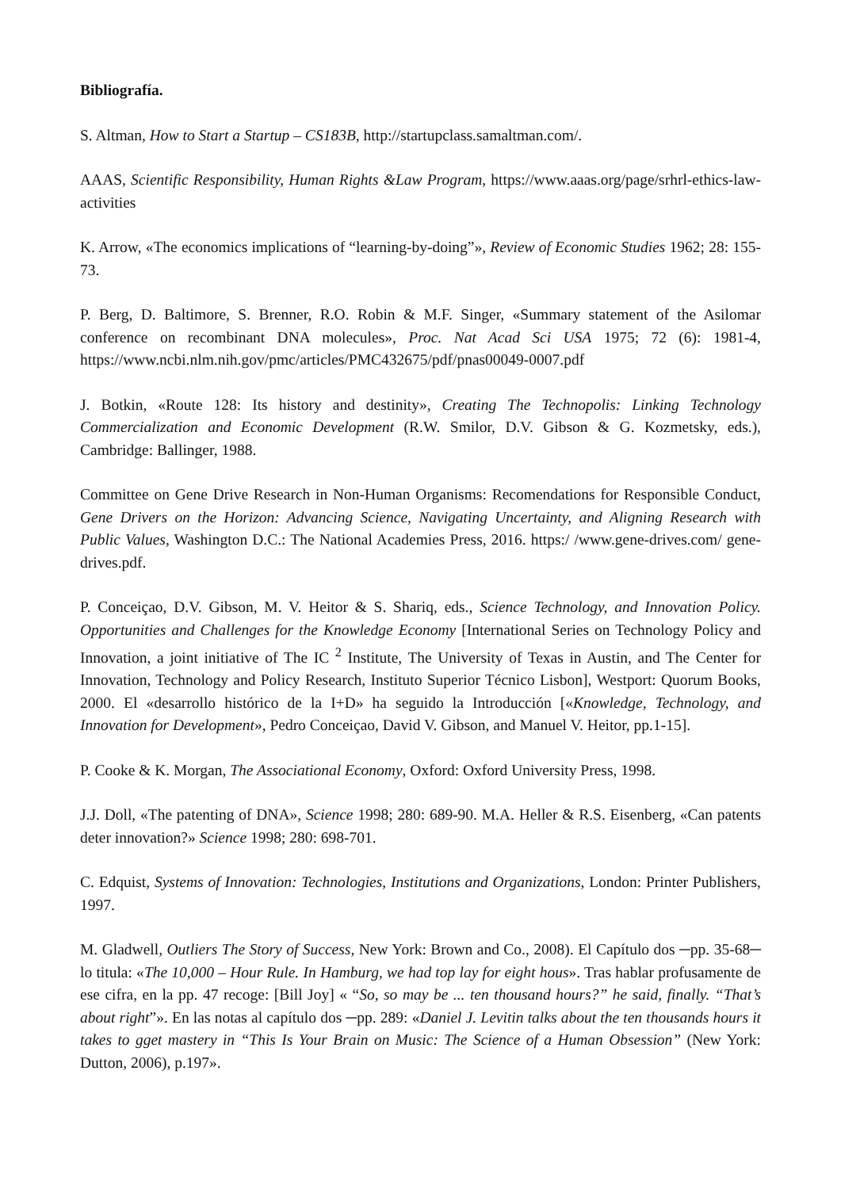Bibliografía.
S. Altman, How to Start a Startup – CS183B, http://startupclass.samaltman.com/.
AAAS, Scientific Responsibility, Human Rights &Law Program, https://www.aaas.org/page/srhrl-ethics-law-activities
K. Arrow, «The economics implications of “learning-by-doing”», Review of Economic Studies 1962; 28: 155-73.
P. Berg, D. Baltimore, S. Brenner, R.O. Robin & M.F. Singer, «Summary statement of the Asilomar conference on recombinant DNA molecules», Proc. Nat Acad Sci USA 1975; 72 (6): 1981-4, https://www.ncbi.nlm.nih.gov/pmc/articles/PMC432675/pdf/pnas00049-0007.pdf
J. Botkin, «Route 128: Its history and destinity», Creating The Technopolis: Linking Technology Commercialization and Economic Development (R.W. Smilor, D.V. Gibson & G. Kozmetsky, eds.), Cambridge: Ballinger, 1988.
Committee on Gene Drive Research in Non-Human Organisms: Recomendations for Responsible Conduct, Gene Drivers on the Horizon: Advancing Science, Navigating Uncertainty, and Aligning Research with Public Values, Washington D.C.: The National Academies Press, 2016. https:/ /www.gene-drives.com/ gene-drives.pdf.
P. Conceiçao, D.V. Gibson, M. V. Heitor & S. Shariq, eds., Science Technology, and Innovation Policy. Opportunities and Challenges for the Knowledge Economy [International Series on Technology Policy and Innovation, a joint initiative of The IC <sup>2</sup> Institute, The University of Texas in Austin, and The Center for Innovation, Technology and Policy Research, Instituto Superior Técnico Lisbon], Westport: Quorum Books, 2000. El «desarrollo histórico de la I+D» ha seguido la Introducción [«Knowledge, Technology, and Innovation for Development», Pedro Conceiçao, David V. Gibson, and Manuel V. Heitor, pp.1-15].
P. Cooke & K. Morgan, The Associational Economy, Oxford: Oxford University Press, 1998.
J.J. Doll, «The patenting of DNA», Science 1998; 280: 689-90. M.A. Heller & R.S. Eisenberg, «Can patents deter innovation?» Science 1998; 280: 698-701.
C. Edquist, Systems of Innovation: Technologies, Institutions and Organizations, London: Printer Publishers, 1997.
M. Gladwell, Outliers The Story of Success, New York: Brown and Co., 2008). El Capítulo dos ─pp. 35-68─ lo titula: «The 10,000 – Hour Rule. In Hamburg, we had top lay for eight hous». Tras hablar profusamente de ese cifra, en la pp. 47 recoge: [Bill Joy] « “So, so may be ... ten thousand hours?” he said, finally. “That’s about right”». En las notas al capítulo dos ─pp. 289: «Daniel J. Levitin talks about the ten thousands hours it takes to gget mastery in “This Is Your Brain on Music: The Science of a Human Obsession” (New York: Dutton, 2006), p.197».